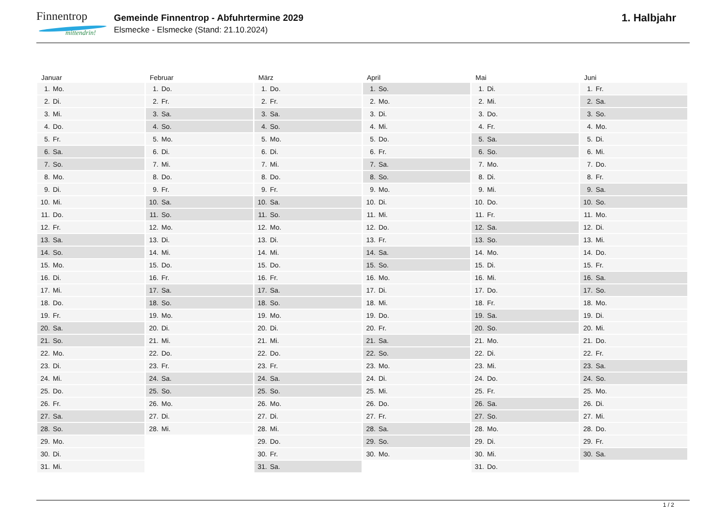Finnentrop
mittendrin!
Gemeinde Finnentrop - Abfuhrtermine 2029
Elsmecke - Elsmecke (Stand: 21.10.2024)
1. Halbjahr
Januar
| 1. | Mo. |
| 2. | Di. |
| 3. | Mi. |
| 4. | Do. |
| 5. | Fr. |
| 6. | Sa. |
| 7. | So. |
| 8. | Mo. |
| 9. | Di. |
| 10. | Mi. |
| 11. | Do. |
| 12. | Fr. |
| 13. | Sa. |
| 14. | So. |
| 15. | Mo. |
| 16. | Di. |
| 17. | Mi. |
| 18. | Do. |
| 19. | Fr. |
| 20. | Sa. |
| 21. | So. |
| 22. | Mo. |
| 23. | Di. |
| 24. | Mi. |
| 25. | Do. |
| 26. | Fr. |
| 27. | Sa. |
| 28. | So. |
| 29. | Mo. |
| 30. | Di. |
| 31. | Mi. |
Februar
| 1. | Do. |
| 2. | Fr. |
| 3. | Sa. |
| 4. | So. |
| 5. | Mo. |
| 6. | Di. |
| 7. | Mi. |
| 8. | Do. |
| 9. | Fr. |
| 10. | Sa. |
| 11. | So. |
| 12. | Mo. |
| 13. | Di. |
| 14. | Mi. |
| 15. | Do. |
| 16. | Fr. |
| 17. | Sa. |
| 18. | So. |
| 19. | Mo. |
| 20. | Di. |
| 21. | Mi. |
| 22. | Do. |
| 23. | Fr. |
| 24. | Sa. |
| 25. | So. |
| 26. | Mo. |
| 27. | Di. |
| 28. | Mi. |
März
| 1. | Do. |
| 2. | Fr. |
| 3. | Sa. |
| 4. | So. |
| 5. | Mo. |
| 6. | Di. |
| 7. | Mi. |
| 8. | Do. |
| 9. | Fr. |
| 10. | Sa. |
| 11. | So. |
| 12. | Mo. |
| 13. | Di. |
| 14. | Mi. |
| 15. | Do. |
| 16. | Fr. |
| 17. | Sa. |
| 18. | So. |
| 19. | Mo. |
| 20. | Di. |
| 21. | Mi. |
| 22. | Do. |
| 23. | Fr. |
| 24. | Sa. |
| 25. | So. |
| 26. | Mo. |
| 27. | Di. |
| 28. | Mi. |
| 29. | Do. |
| 30. | Fr. |
| 31. | Sa. |
April
| 1. | So. |
| 2. | Mo. |
| 3. | Di. |
| 4. | Mi. |
| 5. | Do. |
| 6. | Fr. |
| 7. | Sa. |
| 8. | So. |
| 9. | Mo. |
| 10. | Di. |
| 11. | Mi. |
| 12. | Do. |
| 13. | Fr. |
| 14. | Sa. |
| 15. | So. |
| 16. | Mo. |
| 17. | Di. |
| 18. | Mi. |
| 19. | Do. |
| 20. | Fr. |
| 21. | Sa. |
| 22. | So. |
| 23. | Mo. |
| 24. | Di. |
| 25. | Mi. |
| 26. | Do. |
| 27. | Fr. |
| 28. | Sa. |
| 29. | So. |
| 30. | Mo. |
Mai
| 1. | Di. |
| 2. | Mi. |
| 3. | Do. |
| 4. | Fr. |
| 5. | Sa. |
| 6. | So. |
| 7. | Mo. |
| 8. | Di. |
| 9. | Mi. |
| 10. | Do. |
| 11. | Fr. |
| 12. | Sa. |
| 13. | So. |
| 14. | Mo. |
| 15. | Di. |
| 16. | Mi. |
| 17. | Do. |
| 18. | Fr. |
| 19. | Sa. |
| 20. | So. |
| 21. | Mo. |
| 22. | Di. |
| 23. | Mi. |
| 24. | Do. |
| 25. | Fr. |
| 26. | Sa. |
| 27. | So. |
| 28. | Mo. |
| 29. | Di. |
| 30. | Mi. |
| 31. | Do. |
Juni
| 1. | Fr. |
| 2. | Sa. |
| 3. | So. |
| 4. | Mo. |
| 5. | Di. |
| 6. | Mi. |
| 7. | Do. |
| 8. | Fr. |
| 9. | Sa. |
| 10. | So. |
| 11. | Mo. |
| 12. | Di. |
| 13. | Mi. |
| 14. | Do. |
| 15. | Fr. |
| 16. | Sa. |
| 17. | So. |
| 18. | Mo. |
| 19. | Di. |
| 20. | Mi. |
| 21. | Do. |
| 22. | Fr. |
| 23. | Sa. |
| 24. | So. |
| 25. | Mo. |
| 26. | Di. |
| 27. | Mi. |
| 28. | Do. |
| 29. | Fr. |
| 30. | Sa. |
1 / 2